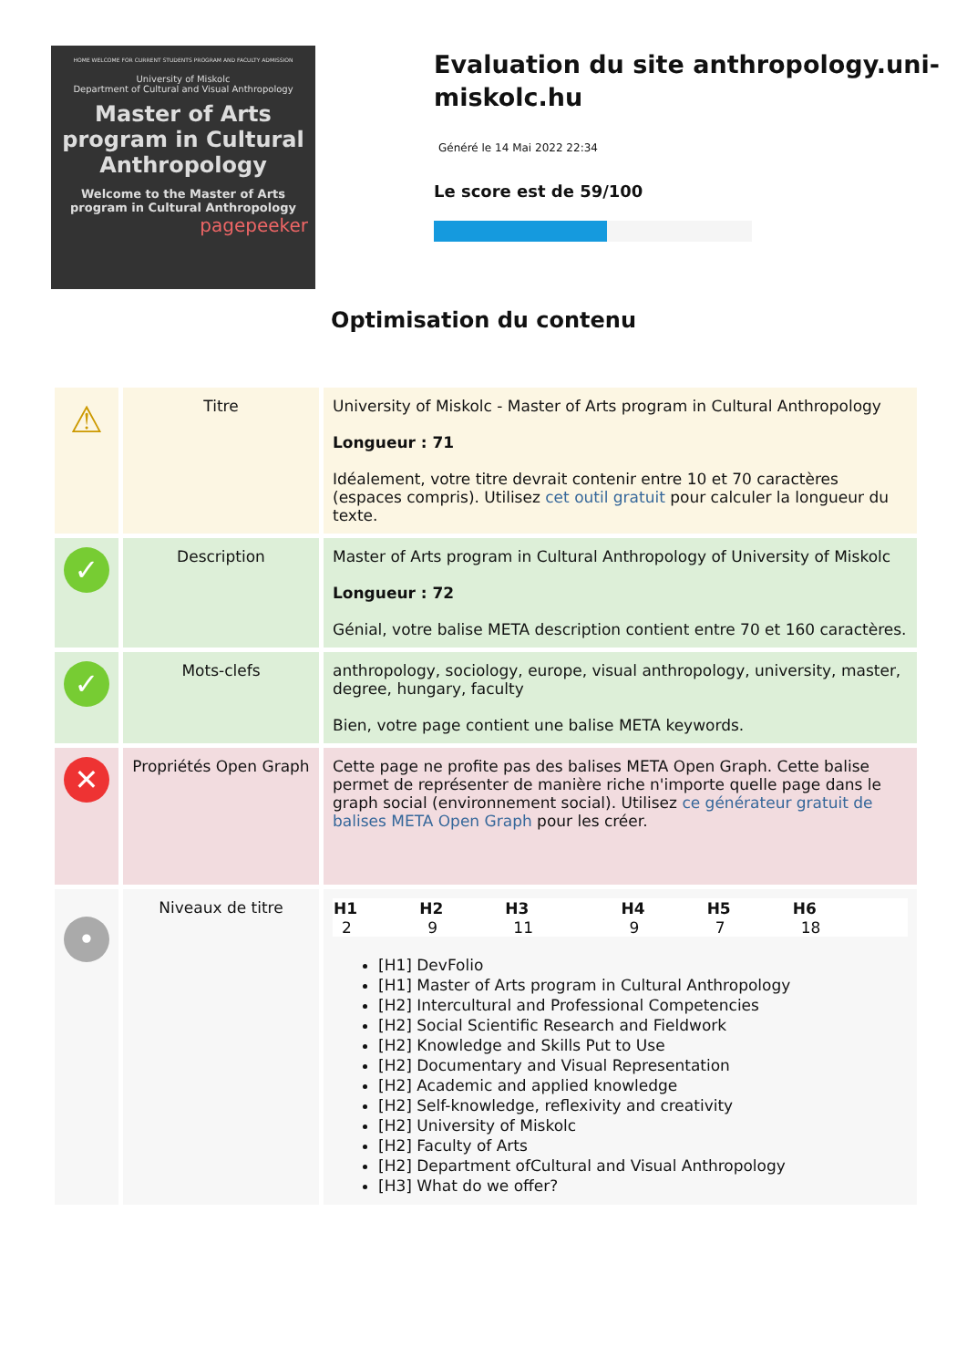HOME WELCOME FOR CURRENT STUDENTS PROGRAM AND FACULTY ADMISSION
University of Miskolc
Department of Cultural and Visual Anthropology
Master of Arts program in Cultural Anthropology
Welcome to the Master of Arts program in Cultural Anthropology
pagepeeker
Evaluation du site anthropology.uni-miskolc.hu
Généré le 14 Mai 2022 22:34
Le score est de 59/100
Optimisation du contenu
| ⚠ | Titre | University of Miskolc - Master of Arts program in Cultural Anthropology Longueur : 71 Idéalement, votre titre devrait contenir entre 10 et 70 caractères (espaces compris). Utilisez cet outil gratuit pour calculer la longueur du texte. |
| ✓ | Description | Master of Arts program in Cultural Anthropology of University of Miskolc Longueur : 72 Génial, votre balise META description contient entre 70 et 160 caractères. |
| ✓ | Mots-clefs | anthropology, sociology, europe, visual anthropology, university, master, degree, hungary, faculty Bien, votre page contient une balise META keywords. |
| ✕ | Propriétés Open Graph | Cette page ne profite pas des balises META Open Graph. Cette balise permet de représenter de manière riche n'importe quelle page dans le graph social (environnement social). Utilisez ce générateur gratuit de balises META Open Graph pour les créer. |
| • | Niveaux de titre | / H1 / H2 / H3 / H4 / H5 / H6 / / --- / --- / --- / --- / --- / --- / / 2 / 9 / 11 / 9 / 7 / 18 / [H1] DevFolio [H1] Master of Arts program in Cultural Anthropology [H2] Intercultural and Professional Competencies [H2] Social Scientific Research and Fieldwork [H2] Knowledge and Skills Put to Use [H2] Documentary and Visual Representation [H2] Academic and applied knowledge [H2] Self-knowledge, reflexivity and creativity [H2] University of Miskolc [H2] Faculty of Arts [H2] Department ofCultural and Visual Anthropology [H3] What do we offer? |